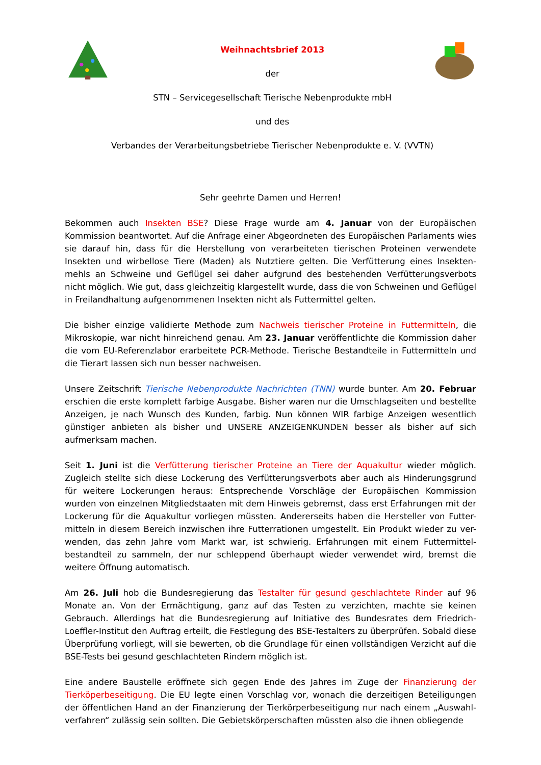Weihnachtsbrief 2013
der
STN – Servicegesellschaft Tierische Nebenprodukte mbH
und des
Verbandes der Verarbeitungsbetriebe Tierischer Nebenprodukte e. V. (VVTN)
Sehr geehrte Damen und Herren!
Bekommen auch Insekten BSE? Diese Frage wurde am 4. Januar von der Europäischen Kommission beantwortet. Auf die Anfrage einer Abgeordneten des Europäischen Parlaments wies sie darauf hin, dass für die Herstellung von verarbeiteten tierischen Proteinen verwendete Insekten und wirbellose Tiere (Maden) als Nutztiere gelten. Die Verfütterung eines Insekten-mehls an Schweine und Geflügel sei daher aufgrund des bestehenden Verfütterungsverbots nicht möglich. Wie gut, dass gleichzeitig klargestellt wurde, dass die von Schweinen und Geflügel in Freilandhaltung aufgenommenen Insekten nicht als Futtermittel gelten.
Die bisher einzige validierte Methode zum Nachweis tierischer Proteine in Futtermitteln, die Mikroskopie, war nicht hinreichend genau. Am 23. Januar veröffentlichte die Kommission daher die vom EU-Referenzlabor erarbeitete PCR-Methode. Tierische Bestandteile in Futtermitteln und die Tierart lassen sich nun besser nachweisen.
Unsere Zeitschrift Tierische Nebenprodukte Nachrichten (TNN) wurde bunter. Am 20. Februar erschien die erste komplett farbige Ausgabe. Bisher waren nur die Umschlagseiten und bestellte Anzeigen, je nach Wunsch des Kunden, farbig. Nun können WIR farbige Anzeigen wesentlich günstiger anbieten als bisher und UNSERE ANZEIGENKUNDEN besser als bisher auf sich aufmerksam machen.
Seit 1. Juni ist die Verfütterung tierischer Proteine an Tiere der Aquakultur wieder möglich. Zugleich stellte sich diese Lockerung des Verfütterungsverbots aber auch als Hinderungsgrund für weitere Lockerungen heraus: Entsprechende Vorschläge der Europäischen Kommission wurden von einzelnen Mitgliedstaaten mit dem Hinweis gebremst, dass erst Erfahrungen mit der Lockerung für die Aquakultur vorliegen müssten. Andererseits haben die Hersteller von Futter-mitteln in diesem Bereich inzwischen ihre Futterrationen umgestellt. Ein Produkt wieder zu ver-wenden, das zehn Jahre vom Markt war, ist schwierig. Erfahrungen mit einem Futtermittel-bestandteil zu sammeln, der nur schleppend überhaupt wieder verwendet wird, bremst die weitere Öffnung automatisch.
Am 26. Juli hob die Bundesregierung das Testalter für gesund geschlachtete Rinder auf 96 Monate an. Von der Ermächtigung, ganz auf das Testen zu verzichten, machte sie keinen Gebrauch. Allerdings hat die Bundesregierung auf Initiative des Bundesrates dem Friedrich-Loeffler-Institut den Auftrag erteilt, die Festlegung des BSE-Testalters zu überprüfen. Sobald diese Überprüfung vorliegt, will sie bewerten, ob die Grundlage für einen vollständigen Verzicht auf die BSE-Tests bei gesund geschlachteten Rindern möglich ist.
Eine andere Baustelle eröffnete sich gegen Ende des Jahres im Zuge der Finanzierung der Tierköperbeseitigung. Die EU legte einen Vorschlag vor, wonach die derzeitigen Beteiligungen der öffentlichen Hand an der Finanzierung der Tierkörperbeseitigung nur nach einem „Auswahl-verfahren“ zulässig sein sollten. Die Gebietskörperschaften müssten also die ihnen obliegende